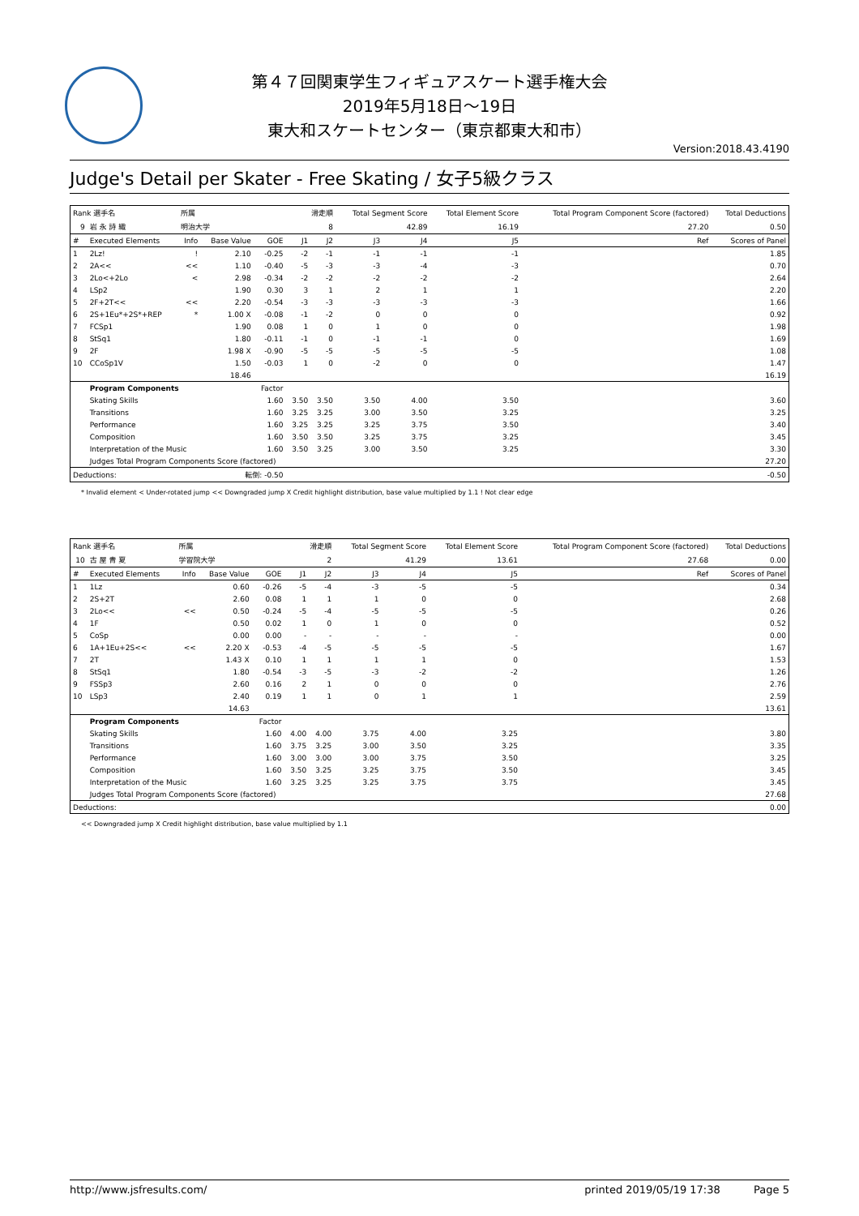第４７回関東学生フィギュアスケート選手権大会
2019年5月18日～19日
東大和スケートセンター（東京都東大和市）
Version:2018.43.4190
Judge's Detail per Skater - Free Skating / 女子5級クラス
| Rank 選手名 | | 所属 | | | 滑走順 | | Total Segment Score | | Total Element Score | | Total Program Component Score (factored) | Total Deductions |
| 9 | 岩 永 詩 織 | 明治大学 | | | 8 | | 42.89 | | 16.19 | | 27.20 | 0.50 |
| # | Executed Elements | Info | Base Value | GOE | J1 | J2 | J3 | J4 | J5 | Ref | | Scores of Panel |
| 1 | 2Lz! | ! | 2.10 | -0.25 | -2 | -1 | -1 | -1 | -1 | | | 1.85 |
| 2 | 2A<< | << | 1.10 | -0.40 | -5 | -3 | -3 | -4 | -3 | | | 0.70 |
| 3 | 2Lo<+2Lo | < | 2.98 | -0.34 | -2 | -2 | -2 | -2 | -2 | | | 2.64 |
| 4 | LSp2 | | 1.90 | 0.30 | 3 | 1 | 2 | 1 | 1 | | | 2.20 |
| 5 | 2F+2T<< | << | 2.20 | -0.54 | -3 | -3 | -3 | -3 | -3 | | | 1.66 |
| 6 | 2S+1Eu*+2S*+REP | * | 1.00 X | -0.08 | -1 | -2 | 0 | 0 | 0 | | | 0.92 |
| 7 | FCSp1 | | 1.90 | 0.08 | 1 | 0 | 1 | 0 | 0 | | | 1.98 |
| 8 | StSq1 | | 1.80 | -0.11 | -1 | 0 | -1 | -1 | 0 | | | 1.69 |
| 9 | 2F | | 1.98 X | -0.90 | -5 | -5 | -5 | -5 | -5 | | | 1.08 |
| 10 | CCoSp1V | | 1.50 | -0.03 | 1 | 0 | -2 | 0 | 0 | | | 1.47 |
| | | | 18.46 | | | | | | | | | 16.19 |
| | Program Components | | | Factor | | | | | | | | |
| | Skating Skills | | | 1.60 | 3.50 | 3.50 | 3.50 | 4.00 | 3.50 | | | 3.60 |
| | Transitions | | | 1.60 | 3.25 | 3.25 | 3.00 | 3.50 | 3.25 | | | 3.25 |
| | Performance | | | 1.60 | 3.25 | 3.25 | 3.25 | 3.75 | 3.50 | | | 3.40 |
| | Composition | | | 1.60 | 3.50 | 3.50 | 3.25 | 3.75 | 3.25 | | | 3.45 |
| | Interpretation of the Music | | | 1.60 | 3.50 | 3.25 | 3.00 | 3.50 | 3.25 | | | 3.30 |
| | Judges Total Program Components Score (factored) | | | | | | | | | | | 27.20 |
| Deductions: | | 転倒: -0.50 | | | | | | | | | | -0.50 |
* Invalid element < Under-rotated jump << Downgraded jump X Credit highlight distribution, base value multiplied by 1.1 ! Not clear edge
| Rank 選手名 | | 所属 | | | 滑走順 | | Total Segment Score | | Total Element Score | | Total Program Component Score (factored) | Total Deductions |
| 10 | 古 屋 青 夏 | 学習院大学 | | | 2 | | 41.29 | | 13.61 | | 27.68 | 0.00 |
| # | Executed Elements | Info | Base Value | GOE | J1 | J2 | J3 | J4 | J5 | Ref | | Scores of Panel |
| 1 | 1Lz | | 0.60 | -0.26 | -5 | -4 | -3 | -5 | -5 | | | 0.34 |
| 2 | 2S+2T | | 2.60 | 0.08 | 1 | 1 | 1 | 0 | 0 | | | 2.68 |
| 3 | 2Lo<< | << | 0.50 | -0.24 | -5 | -4 | -5 | -5 | -5 | | | 0.26 |
| 4 | 1F | | 0.50 | 0.02 | 1 | 0 | 1 | 0 | 0 | | | 0.52 |
| 5 | CoSp | | 0.00 | 0.00 | - | - | - | - | - | | | 0.00 |
| 6 | 1A+1Eu+2S<< | << | 2.20 X | -0.53 | -4 | -5 | -5 | -5 | -5 | | | 1.67 |
| 7 | 2T | | 1.43 X | 0.10 | 1 | 1 | 1 | 1 | 0 | | | 1.53 |
| 8 | StSq1 | | 1.80 | -0.54 | -3 | -5 | -3 | -2 | -2 | | | 1.26 |
| 9 | FSSp3 | | 2.60 | 0.16 | 2 | 1 | 0 | 0 | 0 | | | 2.76 |
| 10 | LSp3 | | 2.40 | 0.19 | 1 | 1 | 0 | 1 | 1 | | | 2.59 |
| | | | 14.63 | | | | | | | | | 13.61 |
| | Program Components | | | Factor | | | | | | | | |
| | Skating Skills | | | 1.60 | 4.00 | 4.00 | 3.75 | 4.00 | 3.25 | | | 3.80 |
| | Transitions | | | 1.60 | 3.75 | 3.25 | 3.00 | 3.50 | 3.25 | | | 3.35 |
| | Performance | | | 1.60 | 3.00 | 3.00 | 3.00 | 3.75 | 3.50 | | | 3.25 |
| | Composition | | | 1.60 | 3.50 | 3.25 | 3.25 | 3.75 | 3.50 | | | 3.45 |
| | Interpretation of the Music | | | 1.60 | 3.25 | 3.25 | 3.25 | 3.75 | 3.75 | | | 3.45 |
| | Judges Total Program Components Score (factored) | | | | | | | | | | | 27.68 |
| Deductions: | | | | | | | | | | | | 0.00 |
<< Downgraded jump X Credit highlight distribution, base value multiplied by 1.1
http://www.jsfresults.com/ printed 2019/05/19 17:38 Page 5